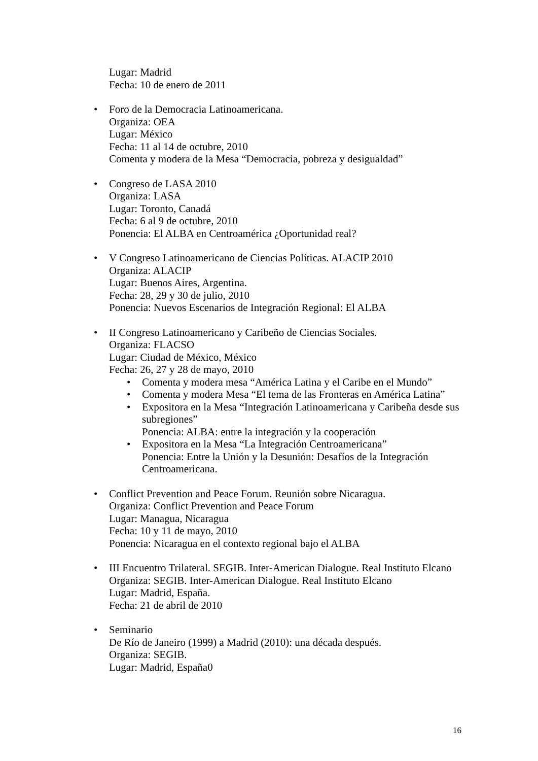Lugar: Madrid
Fecha: 10 de enero de 2011
• Foro de la Democracia Latinoamericana.
Organiza: OEA
Lugar: México
Fecha: 11 al 14 de octubre, 2010
Comenta y modera de la Mesa “Democracia, pobreza y desigualdad”
• Congreso de LASA 2010
Organiza: LASA
Lugar: Toronto, Canadá
Fecha: 6 al 9 de octubre, 2010
Ponencia: El ALBA en Centroamérica ¿Oportunidad real?
• V Congreso Latinoamericano de Ciencias Políticas. ALACIP 2010
Organiza: ALACIP
Lugar: Buenos Aires, Argentina.
Fecha: 28, 29 y 30 de julio, 2010
Ponencia: Nuevos Escenarios de Integración Regional: El ALBA
• II Congreso Latinoamericano y Caribeño de Ciencias Sociales.
Organiza: FLACSO
Lugar: Ciudad de México, México
Fecha: 26, 27 y 28 de mayo, 2010
• Comenta y modera mesa “América Latina y el Caribe en el Mundo”
• Comenta y modera Mesa “El tema de las Fronteras en América Latina”
• Expositora en la Mesa “Integración Latinoamericana y Caribeña desde sus subregiones”
Ponencia: ALBA: entre la integración y la cooperación
• Expositora en la Mesa “La Integración Centroamericana”
Ponencia: Entre la Unión y la Desunión: Desafíos de la Integración Centroamericana.
• Conflict Prevention and Peace Forum. Reunión sobre Nicaragua.
Organiza: Conflict Prevention and Peace Forum
Lugar: Managua, Nicaragua
Fecha: 10 y 11 de mayo, 2010
Ponencia: Nicaragua en el contexto regional bajo el ALBA
• III Encuentro Trilateral. SEGIB. Inter-American Dialogue. Real Instituto Elcano
Organiza: SEGIB. Inter-American Dialogue. Real Instituto Elcano
Lugar: Madrid, España.
Fecha: 21 de abril de 2010
• Seminario
De Río de Janeiro (1999) a Madrid (2010): una década después.
Organiza: SEGIB.
Lugar: Madrid, España0
16